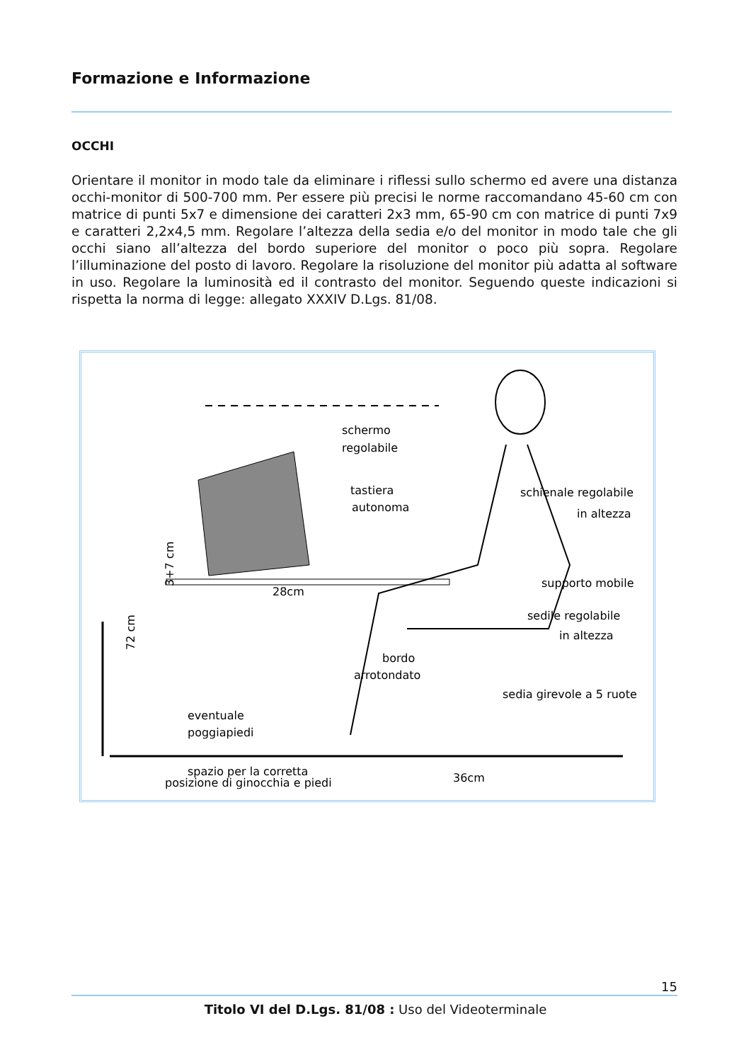Formazione e Informazione
OCCHI
Orientare il monitor in modo tale da eliminare i riflessi sullo schermo ed avere una distanza occhi-monitor di 500-700 mm. Per essere più precisi le norme raccomandano 45-60 cm con matrice di punti 5x7 e dimensione dei caratteri 2x3 mm, 65-90 cm con matrice di punti 7x9 e caratteri 2,2x4,5 mm. Regolare l’altezza della sedia e/o del monitor in modo tale che gli occhi siano all’altezza del bordo superiore del monitor o poco più sopra. Regolare l’illuminazione del posto di lavoro. Regolare la risoluzione del monitor più adatta al software in uso. Regolare la luminosità ed il contrasto del monitor. Seguendo queste indicazioni si rispetta la norma di legge: allegato XXXIV D.Lgs. 81/08.
schermo
regolabile
tastiera
autonoma
schienale regolabile
in altezza
supporto mobile
sedile regolabile
in altezza
bordo
arrotondato
sedia girevole a 5 ruote
eventuale
poggiapiedi
28cm
72 cm
3+7 cm
spazio per la corretta
posizione di ginocchia e piedi
36cm
15
Titolo VI del D.Lgs. 81/08 : Uso del Videoterminale